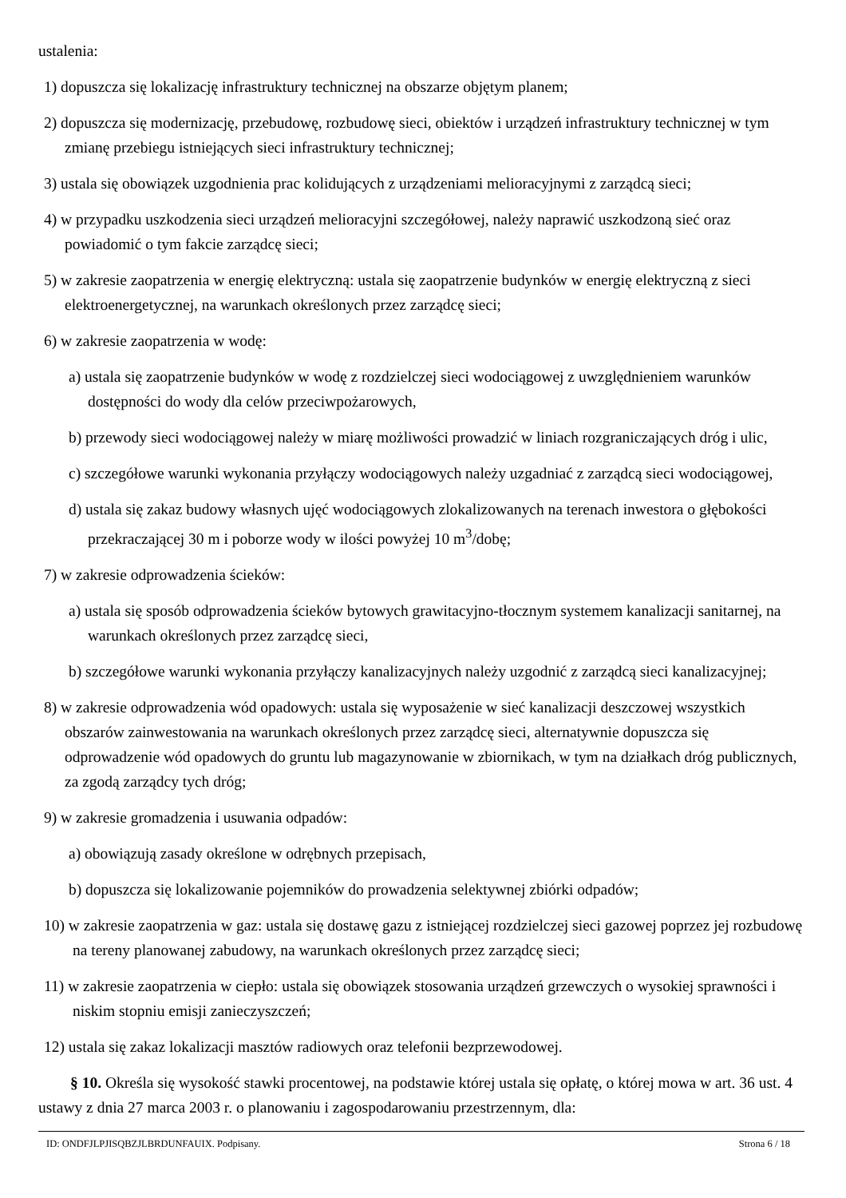ustalenia:
1) dopuszcza się lokalizację infrastruktury technicznej na obszarze objętym planem;
2) dopuszcza się modernizację, przebudowę, rozbudowę sieci, obiektów i urządzeń infrastruktury technicznej w tym zmianę przebiegu istniejących sieci infrastruktury technicznej;
3) ustala się obowiązek uzgodnienia prac kolidujących z urządzeniami melioracyjnymi z zarządcą sieci;
4) w przypadku uszkodzenia sieci urządzeń melioracyjni szczegółowej, należy naprawić uszkodzoną sieć oraz powiadomić o tym fakcie zarządcę sieci;
5) w zakresie zaopatrzenia w energię elektryczną: ustala się zaopatrzenie budynków w energię elektryczną z sieci elektroenergetycznej, na warunkach określonych przez zarządcę sieci;
6) w zakresie zaopatrzenia w wodę:
a) ustala się zaopatrzenie budynków w wodę z rozdzielczej sieci wodociągowej z uwzględnieniem warunków dostępności do wody dla celów przeciwpożarowych,
b) przewody sieci wodociągowej należy w miarę możliwości prowadzić w liniach rozgraniczających dróg i ulic,
c) szczegółowe warunki wykonania przyłączy wodociągowych należy uzgadniać z zarządcą sieci wodociągowej,
d) ustala się zakaz budowy własnych ujęć wodociągowych zlokalizowanych na terenach inwestora o głębokości przekraczającej 30 m i poborze wody w ilości powyżej 10 m<sup>3</sup>/dobę;
7) w zakresie odprowadzenia ścieków:
a) ustala się sposób odprowadzenia ścieków bytowych grawitacyjno-tłocznym systemem kanalizacji sanitarnej, na warunkach określonych przez zarządcę sieci,
b) szczegółowe warunki wykonania przyłączy kanalizacyjnych należy uzgodnić z zarządcą sieci kanalizacyjnej;
8) w zakresie odprowadzenia wód opadowych: ustala się wyposażenie w sieć kanalizacji deszczowej wszystkich obszarów zainwestowania na warunkach określonych przez zarządcę sieci, alternatywnie dopuszcza się odprowadzenie wód opadowych do gruntu lub magazynowanie w zbiornikach, w tym na działkach dróg publicznych, za zgodą zarządcy tych dróg;
9) w zakresie gromadzenia i usuwania odpadów:
a) obowiązują zasady określone w odrębnych przepisach,
b) dopuszcza się lokalizowanie pojemników do prowadzenia selektywnej zbiórki odpadów;
10) w zakresie zaopatrzenia w gaz: ustala się dostawę gazu z istniejącej rozdzielczej sieci gazowej poprzez jej rozbudowę na tereny planowanej zabudowy, na warunkach określonych przez zarządcę sieci;
11) w zakresie zaopatrzenia w ciepło: ustala się obowiązek stosowania urządzeń grzewczych o wysokiej sprawności i niskim stopniu emisji zanieczyszczeń;
12) ustala się zakaz lokalizacji masztów radiowych oraz telefonii bezprzewodowej.
§ 10. Określa się wysokość stawki procentowej, na podstawie której ustala się opłatę, o której mowa w art. 36 ust. 4 ustawy z dnia 27 marca 2003 r. o planowaniu i zagospodarowaniu przestrzennym, dla:
ID: ONDFJLPJISQBZJLBRDUNFAUIX. Podpisany. Strona 6 / 18